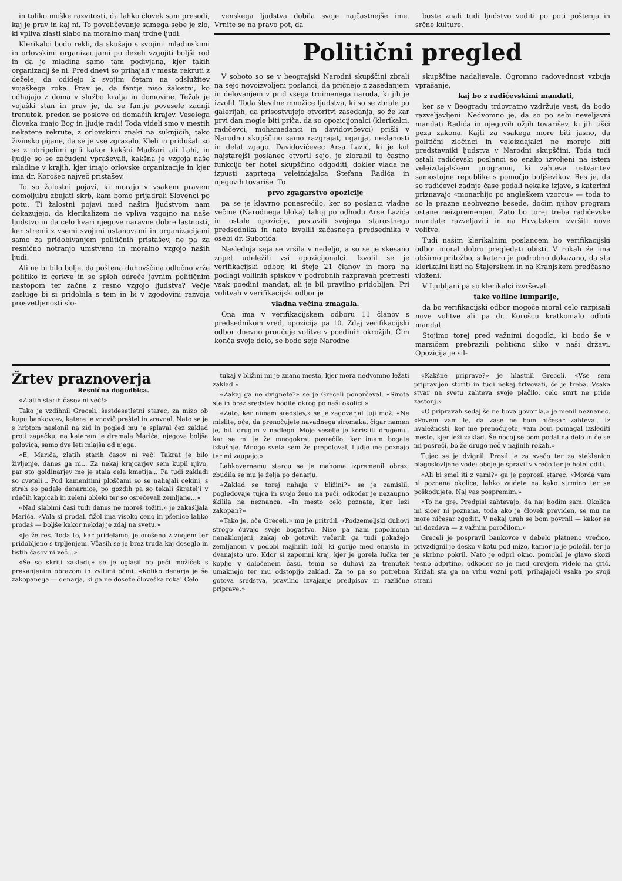in toliko moške razvitosti, da lahko človek sam presodi, kaj je prav in kaj ni. To poveličevanje samega sebe je zlo, ki vpliva zlasti slabo na moralno manj trdne ljudi.
Klerikalci bodo rekli, da skušajo s svojimi mladinskimi in orlovskimi organizacijami po deželi vzgojiti boljši rod in da je mladina samo tam podivjana, kjer takih organizacij še ni. Pred dnevi so prihajali v mesta rekruti z dežele, da odidejo k svojim četam na odslužitev vojaškega roka. Prav je, da fantje niso žalostni, ko odhajajo z doma v službo kralja in domovine. Težak je vojaški stan in prav je, da se fantje povesele zadnji trenutek, preden se poslove od domačih krajev. Veselega človeka imajo Bog in ljudje radi! Toda videli smo v mestih nekatere rekrute, z orlovskimi znaki na suknjičih, tako živinsko pijane, da se je vse zgražalo. Kleli in pridušali so se z obripelimi grli kakor kakšni Madžari ali Lahi, in ljudje so se začudeni vpraševali, kakšna je vzgoja naše mladine v krajih, kjer imajo orlovske organizacije in kjer ima dr. Korošec največ pristašev.
To so žalostni pojavi, ki morajo v vsakem pravem domoljubu zbujati skrb, kam bomo prijadrali Slovenci po potu. Ti žalostni pojavi med našim ljudstvom nam dokazujejo, da klerikalizem ne vpliva vzgojno na naše ljudstvo in da celo kvari njegove naravne dobre lastnosti, ker stremi z vsemi svojimi ustanovami in organizacijami samo za pridobivanjem političnih pristašev, ne pa za resnično notranjo umstveno in moralno vzgojo naših ljudi.
Ali ne bi bilo bolje, da poštena duhovščina odločno vrže politiko iz cerkve in se sploh odreče javnim političnim nastopom ter začne z resno vzgojo ljudstva? Večje zasluge bi si pridobila s tem in bi v zgodovini razvoja prosvetljenosti slo-
venskega ljudstva dobila svoje najčastnejše ime. Vrnite se na pravo pot, da
boste znali tudi ljudstvo voditi po poti poštenja in srčne kulture.
Politični pregled
V soboto so se v beograjski Narodni skupščini zbrali na sejo novoizvoljeni poslanci, da pričnejo z zasedanjem in delovanjem v prid vsega troimenega naroda, ki jih je izvolil. Toda številne množice ljudstva, ki so se zbrale po galerijah, da prisostvujejo otvoritvi zasedanja, so že kar prvi dan mogle biti priča, da so opozicijonalci (klerikalci, radičevci, mohamedanci in davidovičevci) prišli v Narodno skupščino samo razgrajat, uganjat neslanosti in delat zgago. Davidovićevec Arsa Lazić, ki je kot najstarejši poslanec otvoril sejo, je zlorabil to častno funkcijo ter hotel skupščino odgoditi, dokler vlada ne izpusti zaprtega veleizdajalca Štefana Radića in njegovih tovariše. To
prvo zgagarstvo opozicije
pa se je klavrno ponesrečilo, ker so poslanci vladne večine (Narodnega bloka) takoj po odhodu Arse Lazića in ostale opozicije, postavili svojega starostnega predsednika in nato izvolili začasnega predsednika v osebi dr. Subotića.
Naslednja seja se vršila v nedeljo, a so se je skesano zopet udeležili vsi opozicijonalci. Izvolil se je verifikacijski odbor, ki šteje 21 članov in mora na podlagi volilnih spiskov v podrobnih razpravah pretresti vsak poedini mandat, ali je bil pravilno pridobljen. Pri volitvah v verifikacijski odbor je
vladna večina zmagala.
Ona ima v verifikacijskem odboru 11 članov s predsednikom vred, opozicija pa 10. Zdaj verifikacijski odbor dnevno proučuje volitve v poedinih okrožjih. Čim konča svoje delo, se bodo seje Narodne
skupščine nadaljevale. Ogromno radovednost vzbuja vprašanje,
kaj bo z radićevskimi mandati,
ker se v Beogradu trdovratno vzdržuje vest, da bodo razveljavljeni. Nedvomno je, da so po sebi neveljavni mandati Radića in njegovih ožjih tovarišev, ki jih tišči peza zakona. Kajti za vsakega more biti jasno, da politični zločinci in veleizdajalci ne morejo biti predstavniki ljudstva v Narodni skupščini. Toda tudi ostali radićevski poslanci so enako izvoljeni na istem veleizdajalskem programu, ki zahteva ustvaritev samostojne republike s pomočjo boljševikov. Res je, da so radićevci zadnje čase podali nekake izjave, s katerimi priznavajo «monarhijo po angleškem vzorcu» — toda to so le prazne neobvezne besede, dočim njihov program ostane neizpremenjen. Zato bo torej treba radićevske mandate razveljaviti in na Hrvatskem izvršiti nove volitve.
Tudi našim klerikalnim poslancem bo verifikacijski odbor moral dobro pregledati obisti. V rokah že ima obširno pritožbo, s katero je podrobno dokazano, da sta klerikalni listi na Štajerskem in na Kranjskem predčasno vloženi.
V Ljubljani pa so klerikalci izvrševali
take volilne lumparije,
da bo verifikacijski odbor mogoče moral celo razpisati nove volitve ali pa dr. Korošcu kratkomalo odbiti mandat.
Stojimo torej pred važnimi dogodki, ki bodo še v marsičem prebrazili politično sliko v naši državi. Opozicija je sil-
Žrtev praznoverja
Resnična dogodbica.
«Zlatih starih časov ni več!»
Tako je vzdihnil Greceli, šestdesetletni starec, za mizo ob kupu bankovcev, katere je vnovič preštel in zravnal. Nato se je s hrbtom naslonil na zid in pogled mu je splaval čez zaklad proti zapečku, na katerem je dremala Mariča, njegova boljša polovica, samo dve leti mlajša od njega.
«E, Mariča, zlatih starih časov ni več! Takrat je bilo življenje, danes ga ni... Za nekaj krajcarjev sem kupil njivo, par sto goldinarjev me je stala cela kmetija... Pa tudi zakladi so cveteli... Pod kamenitimi ploščami so se nahajali cekini, s streh so padale denarnice, po gozdih pa so tekali škratelji v rdečih kapicah in zeleni obleki ter so osrečevali zemljane...»
«Nad slabimi časi tudi danes ne moreš tožiti,» je zakašljala Mariča. «Vola si prodal, fižol ima visoko ceno in pšenice lahko prodaš — boljše kakor nekdaj je zdaj na svetu.»
«Je že res. Toda to, kar pridelamo, je orošeno z znojem ter pridobljeno s trpljenjem. Včasih se je brez truda kaj doseglo in tistih časov ni več...»
«Še so skriti zakladi,» se je oglasil ob peči možiček s prekanjenim obrazom in zvitimi očmi. «Koliko denarja je še zakopanega — denarja, ki ga ne doseže človeška roka! Celo
tukaj v bližini mi je znano mesto, kjer mora nedvomno ležati zaklad.»
«Zakaj ga ne dvignete?» se je Greceli ponorčeval. «Sirota ste in brez sredstev hodite okrog po naši okolici.»
«Zato, ker nimam sredstev,» se je zagovarjal tuji mož. «Ne mislite, oče, da prenočujete navadnega siromaka, čigar namen je, biti drugim v nadlego. Moje veselje je koristiti drugemu, kar se mi je že mnogokrat posrečilo, ker imam bogate izkušnje. Mnogo sveta sem že prepotoval, ljudje me poznajo ter mi zaupajo.»
Lahkovernemu starcu se je mahoma izpremenil obraz; zbudila se mu je želja po denarju.
«Zaklad se torej nahaja v bližini?» se je zamislil, pogledovaje tujca in svojo ženo na peči, odkoder je nezaupno škilila na neznanca. «In mesto celo poznate, kjer leži zakopan?»
«Tako je, oče Greceli,» mu je pritrdil. «Podzemeljski duhovi strogo čuvajo svoje bogastvo. Niso pa nam popolnoma nenaklonjeni, zakaj ob gotovih večerih ga tudi pokažejo zemljanom v podobi majhnih luči, ki gorijo med enajsto in dvanajsto uro. Kdor si zapomni kraj, kjer je gorela lučka ter koplje v določenem času, temu se duhovi za trenutek umaknejo ter mu odstopijo zaklad. Za to pa so potrebna gotova sredstva, pravilno izvajanje predpisov in različne priprave.»
«Kakšne priprave?» je hlastnil Greceli. «Vse sem pripravljen storiti in tudi nekaj žrtvovati, če je treba. Vsaka stvar na svetu zahteva svoje plačilo, celo smrt ne pride zastonj.»
«O pripravah sedaj še ne bova govorila,» je menil neznanec. «Povem vam le, da zase ne bom ničesar zahteval. Iz hvaležnosti, ker me prenočujete, vam bom pomagal izslediti mesto, kjer leži zaklad. Še nocoj se bom podal na delo in če se mi posreči, bo že drugo noč v najinih rokah.»
Tujec se je dvignil. Prosil je za svečo ter za steklenico blagoslovljene vode; oboje je spravil v vrečo ter je hotel oditi.
«Ali bi smel iti z vami?» ga je poprosil starec. «Morda vam ni poznana okolica, lahko zaidete na kako strmino ter se poškodujete. Naj vas pospremim.»
«To ne gre. Predpisi zahtevajo, da naj hodim sam. Okolica mi sicer ni poznana, toda ako je človek previden, se mu ne more ničesar zgoditi. V nekaj urah se bom povrnil — kakor se mi dozdeva — z važnim poročilom.»
Greceli je pospravil bankovce v debelo platneno vrečico, privzdignil je desko v kotu pod mizo, kamor jo je položil, ter jo je skrbno pokril. Nato je odprl okno, pomolel je glavo skozi tesno odprtino, odkoder se je med drevjem videlo na grič. Križali sta ga na vrhu vozni poti, prihajajoči vsaka po svoji strani